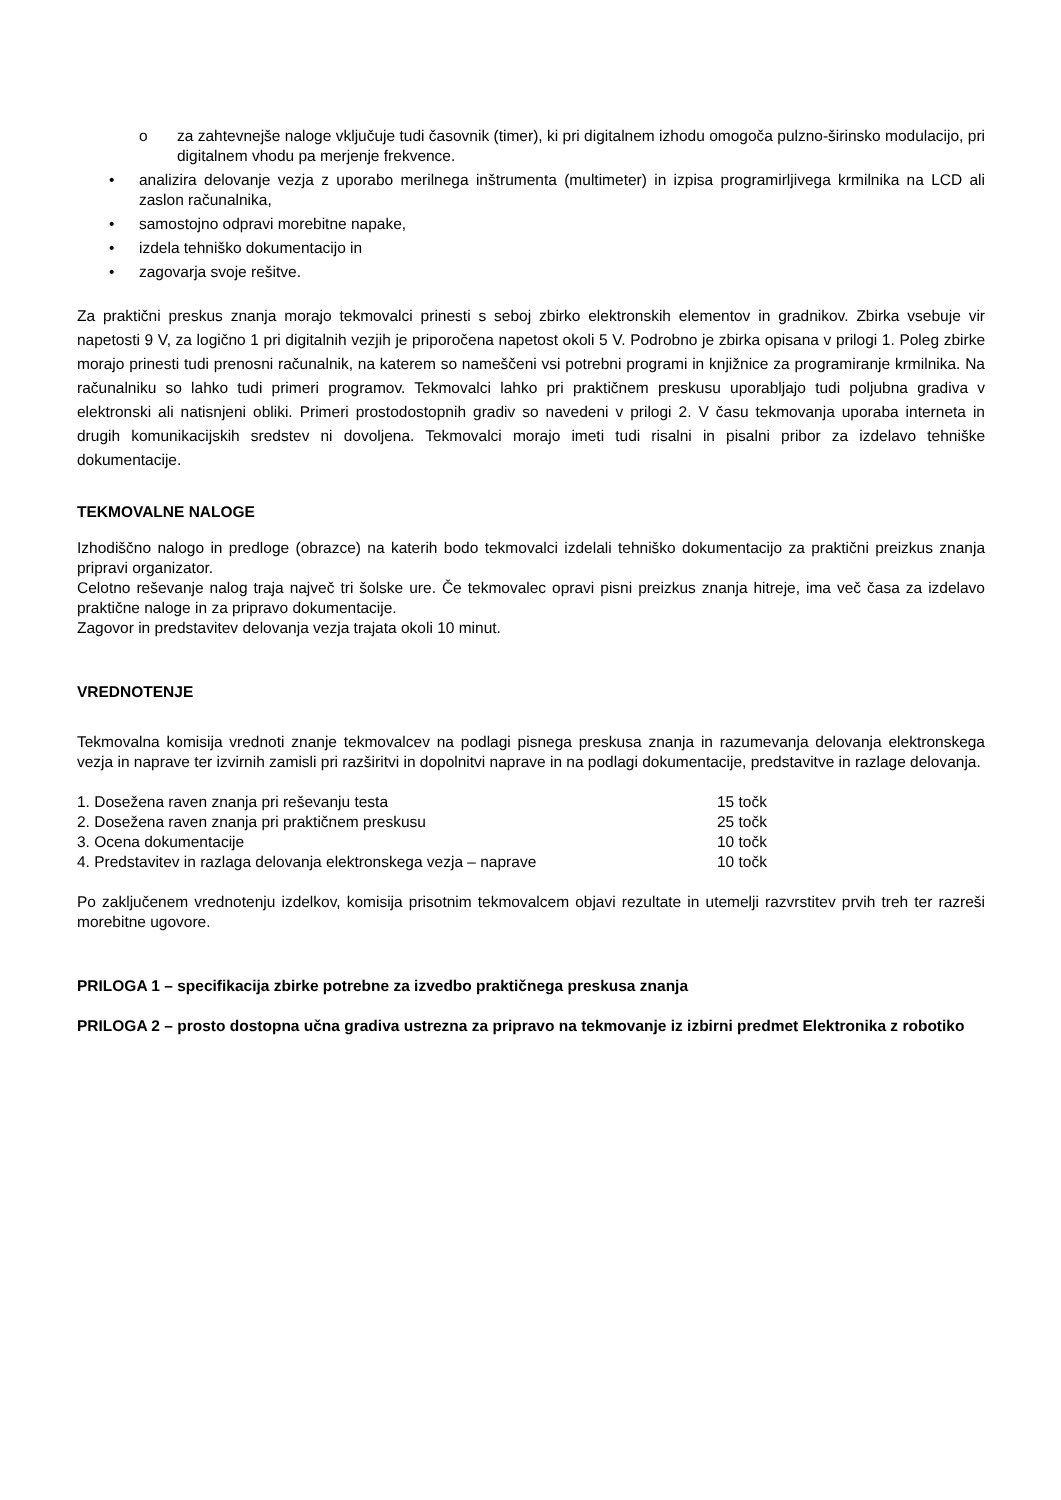o za zahtevnejše naloge vključuje tudi časovnik (timer), ki pri digitalnem izhodu omogoča pulzno-širinsko modulacijo, pri digitalnem vhodu pa merjenje frekvence.
• analizira delovanje vezja z uporabo merilnega inštrumenta (multimeter) in izpisa programirljivega krmilnika na LCD ali zaslon računalnika,
• samostojno odpravi morebitne napake,
• izdela tehniško dokumentacijo in
• zagovarja svoje rešitve.
Za praktični preskus znanja morajo tekmovalci prinesti s seboj zbirko elektronskih elementov in gradnikov. Zbirka vsebuje vir napetosti 9 V, za logično 1 pri digitalnih vezjih je priporočena napetost okoli 5 V. Podrobno je zbirka opisana v prilogi 1. Poleg zbirke morajo prinesti tudi prenosni računalnik, na katerem so nameščeni vsi potrebni programi in knjižnice za programiranje krmilnika. Na računalniku so lahko tudi primeri programov. Tekmovalci lahko pri praktičnem preskusu uporabljajo tudi poljubna gradiva v elektronski ali natisnjeni obliki. Primeri prostodostopnih gradiv so navedeni v prilogi 2. V času tekmovanja uporaba interneta in drugih komunikacijskih sredstev ni dovoljena. Tekmovalci morajo imeti tudi risalni in pisalni pribor za izdelavo tehniške dokumentacije.
TEKMOVALNE NALOGE
Izhodiščno nalogo in predloge (obrazce) na katerih bodo tekmovalci izdelali tehniško dokumentacijo za praktični preizkus znanja pripravi organizator.
Celotno reševanje nalog traja največ tri šolske ure. Če tekmovalec opravi pisni preizkus znanja hitreje, ima več časa za izdelavo praktične naloge in za pripravo dokumentacije.
Zagovor in predstavitev delovanja vezja trajata okoli 10 minut.
VREDNOTENJE
Tekmovalna komisija vrednoti znanje tekmovalcev na podlagi pisnega preskusa znanja in razumevanja delovanja elektronskega vezja in naprave ter izvirnih zamisli pri razširitvi in dopolnitvi naprave in na podlagi dokumentacije, predstavitve in razlage delovanja.
| 1. Dosežena raven znanja pri reševanju testa | 15 točk |
| 2. Dosežena raven znanja pri praktičnem preskusu | 25 točk |
| 3. Ocena dokumentacije | 10 točk |
| 4. Predstavitev in razlaga delovanja elektronskega vezja – naprave | 10 točk |
Po zaključenem vrednotenju izdelkov, komisija prisotnim tekmovalcem objavi rezultate in utemelji razvrstitev prvih treh ter razreši morebitne ugovore.
PRILOGA 1 – specifikacija zbirke potrebne za izvedbo praktičnega preskusa znanja
PRILOGA 2 – prosto dostopna učna gradiva ustrezna za pripravo na tekmovanje iz izbirni predmet Elektronika z robotiko